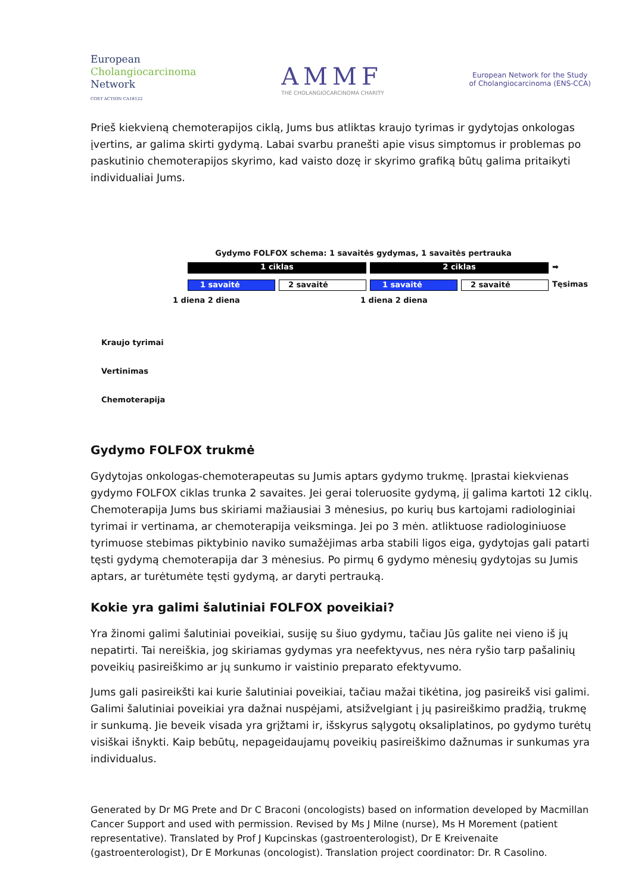European
Cholangiocarcinoma
Network
COST ACTION CA18122
AMMF
THE CHOLANGIOCARCINOMA CHARITY
European Network for the Study
of Cholangiocarcinoma (ENS-CCA)
Prieš kiekvieną chemoterapijos ciklą, Jums bus atliktas kraujo tyrimas ir gydytojas onkologas įvertins, ar galima skirti gydymą. Labai svarbu pranešti apie visus simptomus ir problemas po paskutinio chemoterapijos skyrimo, kad vaisto dozę ir skyrimo grafiką būtų galima pritaikyti individualiai Jums.
Gydymo FOLFOX schema: 1 savaitės gydymas, 1 savaitės pertrauka
1 ciklas 2 ciklas
➡
1 savaitė 2 savaitė 1 savaitė 2 savaitė
Tęsimas
1 diena 2 diena 1 diena 2 diena
Kraujo tyrimai
Vertinimas
Chemoterapija
Gydymo FOLFOX trukmė
Gydytojas onkologas-chemoterapeutas su Jumis aptars gydymo trukmę. Įprastai kiekvienas gydymo FOLFOX ciklas trunka 2 savaites. Jei gerai toleruosite gydymą, jį galima kartoti 12 ciklų. Chemoterapija Jums bus skiriami mažiausiai 3 mėnesius, po kurių bus kartojami radiologiniai tyrimai ir vertinama, ar chemoterapija veiksminga. Jei po 3 mėn. atliktuose radiologiniuose tyrimuose stebimas piktybinio naviko sumažėjimas arba stabili ligos eiga, gydytojas gali patarti tęsti gydymą chemoterapija dar 3 mėnesius. Po pirmų 6 gydymo mėnesių gydytojas su Jumis aptars, ar turėtumėte tęsti gydymą, ar daryti pertrauką.
Kokie yra galimi šalutiniai FOLFOX poveikiai?
Yra žinomi galimi šalutiniai poveikiai, susiję su šiuo gydymu, tačiau Jūs galite nei vieno iš jų nepatirti. Tai nereiškia, jog skiriamas gydymas yra neefektyvus, nes nėra ryšio tarp pašalinių poveikių pasireiškimo ar jų sunkumo ir vaistinio preparato efektyvumo.
Jums gali pasireikšti kai kurie šalutiniai poveikiai, tačiau mažai tikėtina, jog pasireikš visi galimi. Galimi šalutiniai poveikiai yra dažnai nuspėjami, atsižvelgiant į jų pasireiškimo pradžią, trukmę ir sunkumą. Jie beveik visada yra grįžtami ir, išskyrus sąlygotų oksaliplatinos, po gydymo turėtų visiškai išnykti. Kaip bebūtų, nepageidaujamų poveikių pasireiškimo dažnumas ir sunkumas yra individualus.
Generated by Dr MG Prete and Dr C Braconi (oncologists) based on information developed by Macmillan Cancer Support and used with permission. Revised by Ms J Milne (nurse), Ms H Morement (patient representative). Translated by Prof J Kupcinskas (gastroenterologist), Dr E Kreivenaite (gastroenterologist), Dr E Morkunas (oncologist). Translation project coordinator: Dr. R Casolino.